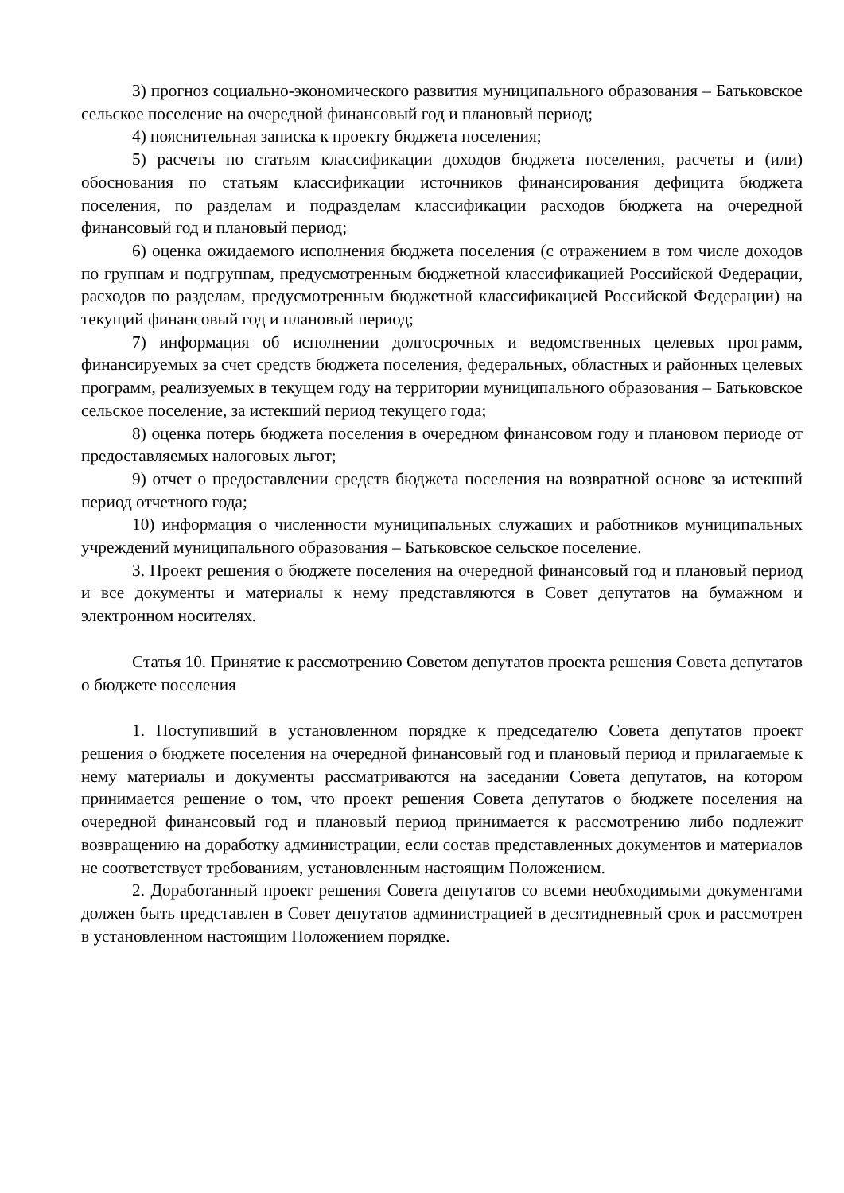3) прогноз социально-экономического развития муниципального образования – Батьковское сельское поселение на очередной финансовый год и плановый период;
4) пояснительная записка к проекту бюджета поселения;
5) расчеты по статьям классификации доходов бюджета поселения, расчеты и (или) обоснования по статьям классификации источников финансирования дефицита бюджета поселения, по разделам и подразделам классификации расходов бюджета на очередной финансовый год и плановый период;
6) оценка ожидаемого исполнения бюджета поселения (с отражением в том числе доходов по группам и подгруппам, предусмотренным бюджетной классификацией Российской Федерации, расходов по разделам, предусмотренным бюджетной классификацией Российской Федерации) на текущий финансовый год и плановый период;
7) информация об исполнении долгосрочных и ведомственных целевых программ, финансируемых за счет средств бюджета поселения, федеральных, областных и районных целевых программ, реализуемых в текущем году на территории муниципального образования – Батьковское сельское поселение, за истекший период текущего года;
8) оценка потерь бюджета поселения в очередном финансовом году и плановом периоде от предоставляемых налоговых льгот;
9) отчет о предоставлении средств бюджета поселения на возвратной основе за истекший период отчетного года;
10) информация о численности муниципальных служащих и работников муниципальных учреждений муниципального образования – Батьковское сельское поселение.
3. Проект решения о бюджете поселения на очередной финансовый год и плановый период и все документы и материалы к нему представляются в Совет депутатов на бумажном и электронном носителях.
Статья 10. Принятие к рассмотрению Советом депутатов проекта решения Совета депутатов о бюджете поселения
1. Поступивший в установленном порядке к председателю Совета депутатов проект решения о бюджете поселения на очередной финансовый год и плановый период и прилагаемые к нему материалы и документы рассматриваются на заседании Совета депутатов, на котором принимается решение о том, что проект решения Совета депутатов о бюджете поселения на очередной финансовый год и плановый период принимается к рассмотрению либо подлежит возвращению на доработку администрации, если состав представленных документов и материалов не соответствует требованиям, установленным настоящим Положением.
2. Доработанный проект решения Совета депутатов со всеми необходимыми документами должен быть представлен в Совет депутатов администрацией в десятидневный срок и рассмотрен в установленном настоящим Положением порядке.